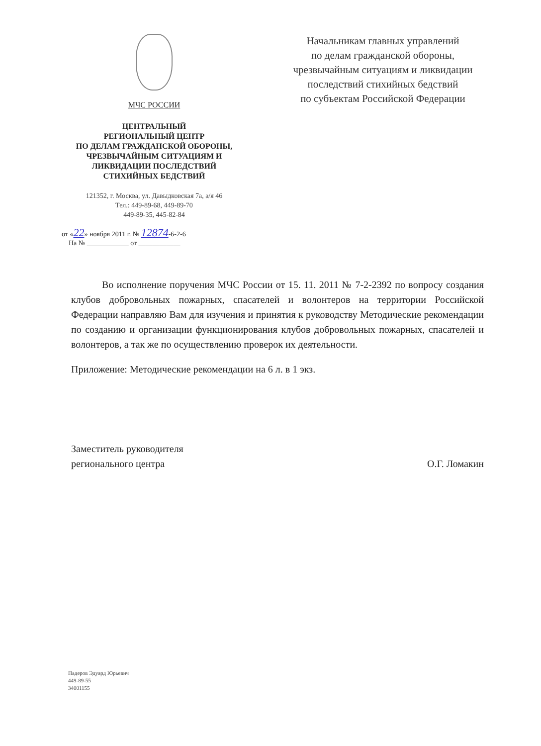МЧС РОССИИ
ЦЕНТРАЛЬНЫЙ
РЕГИОНАЛЬНЫЙ ЦЕНТР
ПО ДЕЛАМ ГРАЖДАНСКОЙ ОБОРОНЫ,
ЧРЕЗВЫЧАЙНЫМ СИТУАЦИЯМ И
ЛИКВИДАЦИИ ПОСЛЕДСТВИЙ
СТИХИЙНЫХ БЕДСТВИЙ
121352, г. Москва, ул. Давыдковская 7а, а/я 46
Тел.: 449-89-68, 449-89-70
449-89-35, 445-82-84
от «22» ноября 2011 г. № 12874-6-2-6
На № ____________ от ____________
Начальникам главных управлений
по делам гражданской обороны,
чрезвычайным ситуациям и ликвидации
последствий стихийных бедствий
по субъектам Российской Федерации
Во исполнение поручения МЧС России от 15. 11. 2011 № 7-2-2392 по вопросу создания клубов добровольных пожарных, спасателей и волонтеров на территории Российской Федерации направляю Вам для изучения и принятия к руководству Методические рекомендации по созданию и организации функционирования клубов добровольных пожарных, спасателей и волонтеров, а так же по осуществлению проверок их деятельности.
Приложение: Методические рекомендации на 6 л. в 1 экз.
Заместитель руководителя
регионального центра
О.Г. Ломакин
Падеров Эдуард Юрьевич
449-89-55
34001155